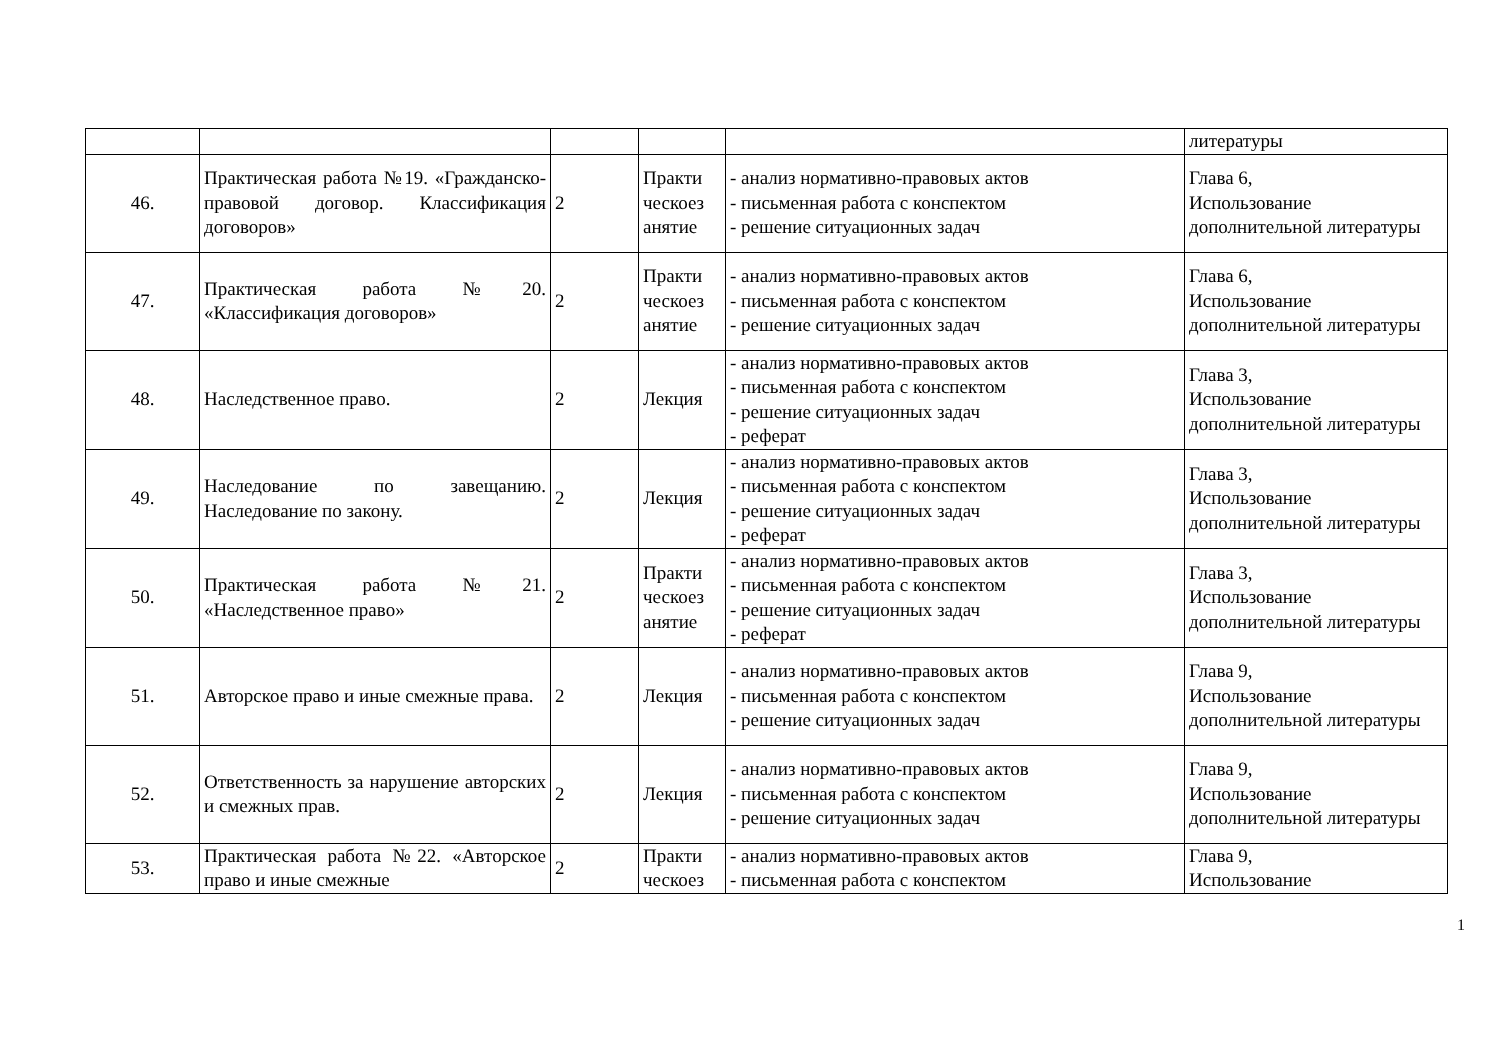| | | | | | литературы |
| 46. | Практическая работа №19. «Гражданско-правовой договор. Классификация договоров» | 2 | Практи ческоез анятие | - анализ нормативно-правовых актов - письменная работа с конспектом - решение ситуационных задач | Глава 6, Использование дополнительной литературы |
| 47. | Практическая работа №20. «Классификация договоров» | 2 | Практи ческоез анятие | - анализ нормативно-правовых актов - письменная работа с конспектом - решение ситуационных задач | Глава 6, Использование дополнительной литературы |
| 48. | Наследственное право. | 2 | Лекция | - анализ нормативно-правовых актов - письменная работа с конспектом - решение ситуационных задач - реферат | Глава 3, Использование дополнительной литературы |
| 49. | Наследование по завещанию. Наследование по закону. | 2 | Лекция | - анализ нормативно-правовых актов - письменная работа с конспектом - решение ситуационных задач - реферат | Глава 3, Использование дополнительной литературы |
| 50. | Практическая работа №21. «Наследственное право» | 2 | Практи ческоез анятие | - анализ нормативно-правовых актов - письменная работа с конспектом - решение ситуационных задач - реферат | Глава 3, Использование дополнительной литературы |
| 51. | Авторское право и иные смежные права. | 2 | Лекция | - анализ нормативно-правовых актов - письменная работа с конспектом - решение ситуационных задач | Глава 9, Использование дополнительной литературы |
| 52. | Ответственность за нарушение авторских и смежных прав. | 2 | Лекция | - анализ нормативно-правовых актов - письменная работа с конспектом - решение ситуационных задач | Глава 9, Использование дополнительной литературы |
| 53. | Практическая работа №22. «Авторское право и иные смежные | 2 | Практи ческоез | - анализ нормативно-правовых актов - письменная работа с конспектом | Глава 9, Использование |
1